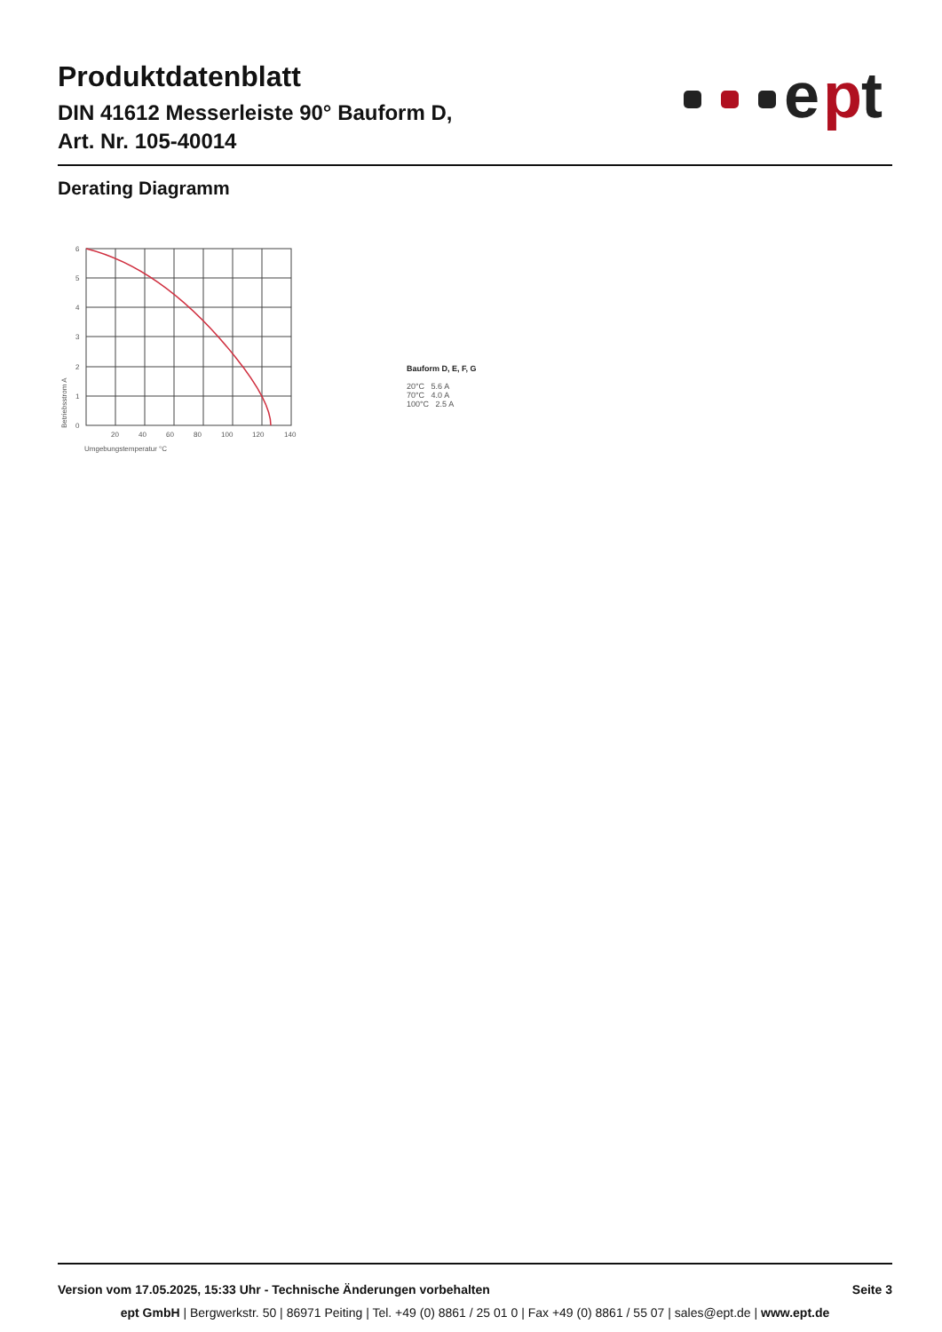Produktdatenblatt
DIN 41612 Messerleiste 90° Bauform D,
Art. Nr. 105-40014
e
p
t
Derating Diagramm
6
5
4
3
2
1
0
20
40
60
80
100
120
140
Umgebungstemperatur °C
Betriebsstrom A
Bauform D, E, F, G
20°C 5.6 A
70°C 4.0 A
100°C 2.5 A
Version vom 17.05.2025, 15:33 Uhr - Technische Änderungen vorbehalten Seite 3
ept GmbH | Bergwerkstr. 50 | 86971 Peiting | Tel. +49 (0) 8861 / 25 01 0 | Fax +49 (0) 8861 / 55 07 | sales@ept.de | www.ept.de